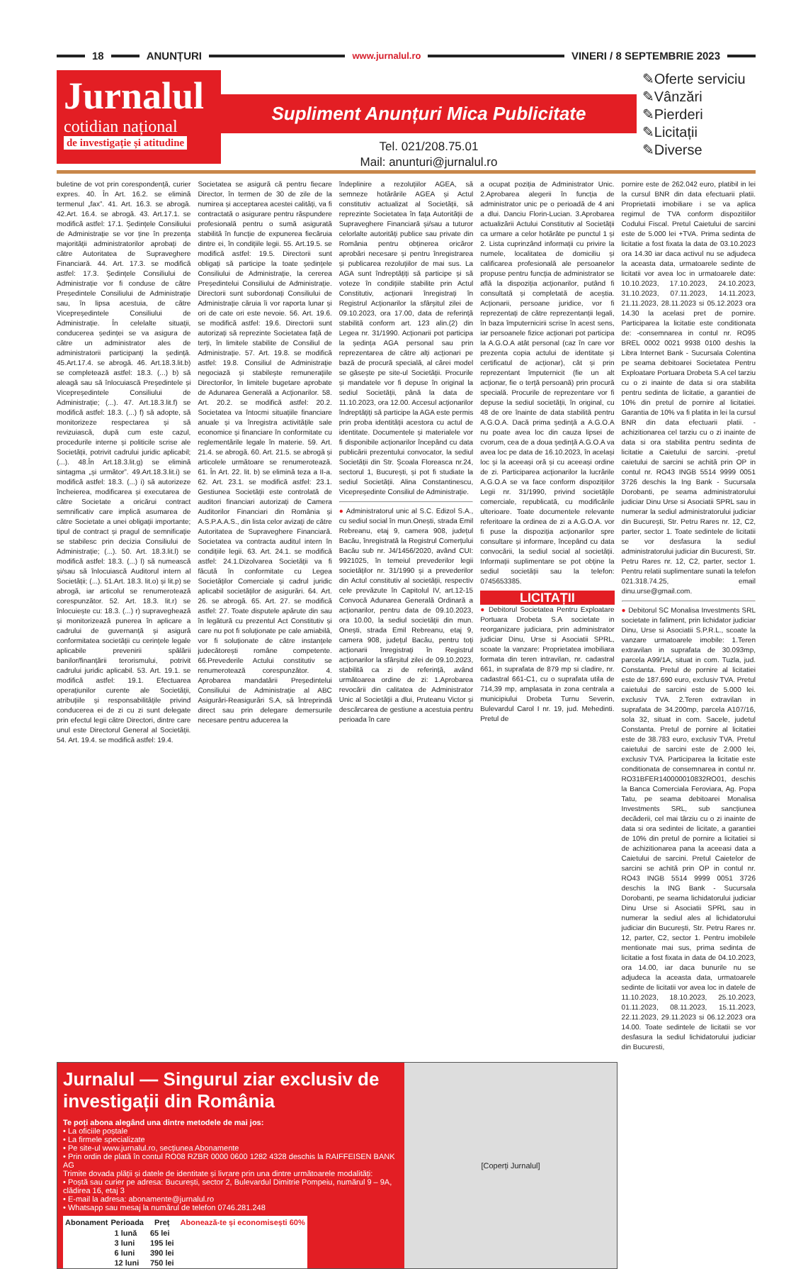18 ANUNȚURI www.jurnalul.ro VINERI / 8 SEPTEMBRIE 2023
Jurnalul
cotidian național
de investigație și atitudine
Supliment Anunțuri Mica Publicitate
Tel. 021/208.75.01
Mail: anunturi@jurnalul.ro
✎Oferte serviciu
✎Vânzări
✎Pierderi
✎Licitații
✎Diverse
buletine de vot prin corespondență, curier expres. 40. În Art. 16.2. se elimină termenul „fax”. 41. Art. 16.3. se abrogă. 42.Art. 16.4. se abrogă. 43. Art.17.1. se modifică astfel: 17.1. Ședințele Consiliului de Administrație se vor ține în prezența majorității administratorilor aprobați de către Autoritatea de Supraveghere Financiară. 44. Art. 17.3. se modifică astfel: 17.3. Ședințele Consiliului de Administrație vor fi conduse de către Președintele Consiliului de Administrație sau, în lipsa acestuia, de către Vicepreședintele Consiliului de Administrație. În celelalte situații, conducerea ședinței se va asigura de către un administrator ales de administratorii participanți la ședință. 45.Art.17.4. se abrogă. 46. Art.18.3.lit.b) se completează astfel: 18.3. (...) b) să aleagă sau să înlocuiască Președintele și Vicepreședintele Consiliului de Administrație; (...). 47. Art.18.3.lit.f) se modifică astfel: 18.3. (...) f) să adopte, să monitorizeze respectarea și să revizuiască, după cum este cazul, procedurile interne și politicile scrise ale Societății, potrivit cadrului juridic aplicabil; (...). 48.În Art.18.3.lit.g) se elimină sintagma „și următor”. 49.Art.18.3.lit.i) se modifică astfel: 18.3. (...) i) să autorizeze încheierea, modificarea și executarea de către Societate a oricărui contract semnificativ care implică asumarea de către Societate a unei obligații importante; tipul de contract și pragul de semnificație se stabilesc prin decizia Consiliului de Administrație; (...). 50. Art. 18.3.lit.l) se modifică astfel: 18.3. (...) l) să numească și/sau să înlocuiască Auditorul intern al Societății; (...). 51.Art. 18.3. lit.o) și lit.p) se abrogă, iar articolul se renumerotează corespunzător. 52. Art. 18.3. lit.r) se înlocuiește cu: 18.3. (...) r) supraveghează și monitorizează punerea în aplicare a cadrului de guvernanță și asigură conformitatea societății cu cerințele legale aplicabile prevenirii spălării banilor/finanțării terorismului, potrivit cadrului juridic aplicabil. 53. Art. 19.1. se modifică astfel: 19.1. Efectuarea operațiunilor curente ale Societății, atribuțiile și responsabilitățile privind conducerea ei de zi cu zi sunt delegate prin efectul legii către Directori, dintre care unul este Directorul General al Societății. 54. Art. 19.4. se modifică astfel: 19.4.
Societatea se asigură că pentru fiecare Director, în termen de 30 de zile de la numirea și acceptarea acestei calități, va fi contractată o asigurare pentru răspundere profesională pentru o sumă asigurată stabilită în funcție de expunerea fiecăruia dintre ei, în condițiile legii. 55. Art.19.5. se modifică astfel: 19.5. Directorii sunt obligați să participe la toate ședințele Consiliului de Administrație, la cererea Președintelui Consiliului de Administrație. Directorii sunt subordonați Consiliului de Administrație căruia îi vor raporta lunar și ori de cate ori este nevoie. 56. Art. 19.6. se modifică astfel: 19.6. Directorii sunt autorizați să reprezinte Societatea față de terți, în limitele stabilite de Consiliul de Administrație. 57. Art. 19.8. se modifică astfel: 19.8. Consiliul de Administrație negociază și stabilește remunerațiile Directorilor, în limitele bugetare aprobate de Adunarea Generală a Acționarilor. 58. Art. 20.2. se modifică astfel: 20.2. Societatea va întocmi situațiile financiare anuale și va înregistra activitățile sale economice și financiare în conformitate cu reglementările legale în materie. 59. Art. 21.4. se abrogă. 60. Art. 21.5. se abrogă și articolele următoare se renumerotează. 61. În Art. 22. lit. b) se elimină teza a II-a. 62. Art. 23.1. se modifică astfel: 23.1. Gestiunea Societății este controlată de auditori financiari autorizați de Camera Auditorilor Financiari din România și A.S.P.A.A.S., din lista celor avizați de către Autoritatea de Supraveghere Financiară. Societatea va contracta auditul intern în condițiile legii. 63. Art. 24.1. se modifică astfel: 24.1.Dizolvarea Societății va fi făcută în conformitate cu Legea Societăților Comerciale și cadrul juridic aplicabil societăților de asigurări. 64. Art. 26. se abrogă. 65. Art. 27. se modifică astfel: 27. Toate disputele apărute din sau în legătură cu prezentul Act Constitutiv și care nu pot fi soluționate pe cale amiabilă, vor fi soluționate de către instanțele judecătorești române competente. 66.Prevederile Actului constitutiv se renumerotează corespunzător. 4. Aprobarea mandatării Președintelui Consiliului de Administrație al ABC Asigurări-Reasigurări S.A, să întreprindă direct sau prin delegare demersurile necesare pentru aducerea la
îndeplinire a rezoluțiilor AGEA, să semneze hotărârile AGEA și Actul constitutiv actualizat al Societății, să reprezinte Societatea în fața Autorității de Supraveghere Financiară și/sau a tuturor celorlalte autorități publice sau private din România pentru obținerea oricăror aprobări necesare și pentru înregistrarea și publicarea rezoluțiilor de mai sus. La AGA sunt îndreptățiți să participe și să voteze în condițiile stabilite prin Actul Constitutiv, acționarii înregistrați în Registrul Acționarilor la sfârșitul zilei de 09.10.2023, ora 17.00, data de referință stabilită conform art. 123 alin.(2) din Legea nr. 31/1990. Acționarii pot participa la ședința AGA personal sau prin reprezentarea de către alți acționari pe bază de procură specială, al cărei model se găsește pe site-ul Societății. Procurile și mandatele vor fi depuse în original la sediul Societății, până la data de 11.10.2023, ora 12.00. Accesul acționarilor îndreptățiți să participe la AGA este permis prin proba identității acestora cu actul de identitate. Documentele și materialele vor fi disponibile acționarilor începând cu data publicării prezentului convocator, la sediul Societății din Str. Școala Floreasca nr.24, sectorul 1, București, și pot fi studiate la sediul Societății. Alina Constantinescu, Vicepreședinte Consiliul de Administrație.
● Administratorul unic al S.C. Edizol S.A., cu sediul social în mun.Onești, strada Emil Rebreanu, etaj 9, camera 908, județul Bacău, înregistrată la Registrul Comerțului Bacău sub nr. J4/1456/2020, având CUI: 9921025, în temeiul prevederilor legii societăților nr. 31/1990 și a prevederilor din Actul constitutiv al societății, respectiv cele prevăzute în Capitolul IV, art.12-15 Convocă Adunarea Generală Ordinară a acționarilor, pentru data de 09.10.2023, ora 10.00, la sediul societății din mun. Onești, strada Emil Rebreanu, etaj 9, camera 908, județul Bacău, pentru toți acționarii înregistrați în Registrul acționarilor la sfârșitul zilei de 09.10.2023, stabilită ca zi de referință, având următoarea ordine de zi: 1.Aprobarea revocării din calitatea de Administrator Unic al Societății a dlui, Pruteanu Victor și descărcarea de gestiune a acestuia pentru perioada în care
a ocupat poziția de Administrator Unic. 2.Aprobarea alegerii în funcția de administrator unic pe o perioadă de 4 ani a dlui. Danciu Florin-Lucian. 3.Aprobarea actualizării Actului Constitutiv al Societății ca urmare a celor hotărâte pe punctul 1 și 2. Lista cuprinzând informații cu privire la numele, localitatea de domiciliu și calificarea profesională ale persoanelor propuse pentru funcția de administrator se află la dispoziția acționarilor, putând fi consultată și completată de aceștia. Acționarii, persoane juridice, vor fi reprezentați de către reprezentanții legali, în baza împuternicirii scrise în acest sens, iar persoanele fizice acționari pot participa la A.G.O.A atât personal (caz în care vor prezenta copia actului de identitate și certificatul de acționar), cât și prin reprezentant împuternicit (fie un alt acționar, fie o terță persoană) prin procură specială. Procurile de reprezentare vor fi depuse la sediul societății, în original, cu 48 de ore înainte de data stabilită pentru A.G.O.A. Dacă prima ședință a A.G.O.A nu poate avea loc din cauza lipsei de cvorum, cea de a doua ședință A.G.O.A va avea loc pe data de 16.10.2023, în același loc și la aceeași oră și cu aceeași ordine de zi. Participarea acționarilor la lucrările A.G.O.A se va face conform dispozițiilor Legii nr. 31/1990, privind societățile comerciale, republicată, cu modificările ulterioare. Toate documentele relevante referitoare la ordinea de zi a A.G.O.A. vor fi puse la dispoziția acționarilor spre consultare și informare, începând cu data convocării, la sediul social al societății. Informații suplimentare se pot obține la sediul societății sau la telefon: 0745653385.
LICITAȚII
● Debitorul Societatea Pentru Exploatare Portuara Drobeta S.A societate in reorganizare judiciara, prin administrator judiciar Dinu, Urse si Asociatii SPRL, scoate la vanzare: Proprietatea imobiliara formata din teren intravilan, nr. cadastral 661, in suprafata de 879 mp si cladire, nr. cadastral 661-C1, cu o suprafata utila de 714,39 mp, amplasata in zona centrala a municipiului Drobeta Turnu Severin, Bulevardul Carol I nr. 19, jud. Mehedinti. Pretul de
pornire este de 262.042 euro, platibil in lei la cursul BNR din data efectuarii platii. Proprietatii imobiliare i se va aplica regimul de TVA conform dispozitiilor Codului Fiscal. Pretul Caietului de sarcini este de 5.000 lei +TVA. Prima sedinta de licitatie a fost fixata la data de 03.10.2023 ora 14.30 iar daca activul nu se adjudeca la aceasta data, urmatoarele sedinte de licitatii vor avea loc in urmatoarele date: 10.10.2023, 17.10.2023, 24.10.2023, 31.10.2023, 07.11.2023, 14.11.2023, 21.11.2023, 28.11.2023 si 05.12.2023 ora 14.30 la acelasi pret de pornire. Participarea la licitatie este conditionata de: -consemnarea in contul nr. RO95 BREL 0002 0021 9938 0100 deshis la Libra Internet Bank - Sucursala Colentina pe seama debitoarei Societatea Pentru Exploatare Portuara Drobeta S.A cel tarziu cu o zi inainte de data si ora stabilita pentru sedinta de licitatie, a garantiei de 10% din pretul de pornire al licitatiei. Garantia de 10% va fi platita in lei la cursul BNR din data efectuarii platii. -achizitionarea cel tarziu cu o zi inainte de data si ora stabilita pentru sedinta de licitatie a Caietului de sarcini. -pretul caietului de sarcini se achită prin OP in contul nr. RO43 INGB 5514 9999 0051 3726 deschis la Ing Bank - Sucursala Dorobanti, pe seama administratorului judiciar Dinu Urse si Asociatii SPRL sau in numerar la sediul administratorului judiciar din București, Str. Petru Rares nr. 12, C2, parter, sector 1. Toate sedintele de licitatii se vor desfasura la sediul administratorului judiciar din Bucuresti, Str. Petru Rares nr. 12, C2, parter, sector 1. Pentru relatii suplimentare sunati la telefon 021.318.74.25, email dinu.urse@gmail.com.
● Debitorul SC Monalisa Investments SRL societate in faliment, prin lichidator judiciar Dinu, Urse si Asociatii S.P.R.L., scoate la vanzare urmatoarele imobile: 1.Teren extravilan in suprafata de 30.093mp, parcela A99/1A, situat in com. Tuzla, jud. Constanta. Pretul de pornire al licitatiei este de 187.690 euro, exclusiv TVA. Pretul caietului de sarcini este de 5.000 lei. exclusiv TVA. 2.Teren extravilan in suprafata de 34.200mp, parcela A107/16, sola 32, situat in com. Sacele, judetul Constanta. Pretul de pornire al licitatiei este de 38.783 euro, exclusiv TVA. Pretul caietului de sarcini este de 2.000 lei, exclusiv TVA. Participarea la licitatie este conditionata de consemnarea in contul nr. RO31BFER140000010832RO01, deschis la Banca Comerciala Feroviara, Ag. Popa Tatu, pe seama debitoarei Monalisa Investments SRL, sub sancțiunea decăderii, cel mai târziu cu o zi inainte de data si ora sedintei de licitate, a garantiei de 10% din pretul de pornire a licitatiei si de achizitionarea pana la aceeasi data a Caietului de sarcini. Pretul Caietelor de sarcini se achită prin OP in contul nr. RO43 INGB 5514 9999 0051 3726 deschis la ING Bank - Sucursala Dorobanti, pe seama lichidatorului judiciar Dinu Urse si Asociatii SPRL sau in numerar la sediul ales al lichidatorului judiciar din București, Str. Petru Rares nr. 12, parter, C2, sector 1. Pentru imobilele mentionate mai sus, prima sedinta de licitatie a fost fixata in data de 04.10.2023, ora 14.00, iar daca bunurile nu se adjudeca la aceasta data, urmatoarele sedinte de licitatii vor avea loc in datele de 11.10.2023, 18.10.2023, 25.10.2023, 01.11.2023, 08.11.2023, 15.11.2023, 22.11.2023, 29.11.2023 si 06.12.2023 ora 14.00. Toate sedintele de licitatii se vor desfasura la sediul lichidatorului judiciar din Bucuresti,
Jurnalul — Singurul ziar exclusiv de investigații din România
Te poți abona alegând una dintre metodele de mai jos:
• La oficiile poștale
• La firmele specializate
• Pe site-ul www.jurnalul.ro, secțiunea Abonamente
• Prin ordin de plată în contul RO08 RZBR 0000 0600 1282 4328 deschis la RAIFFEISEN BANK AG
Trimite dovada plății și datele de identitate și livrare prin una dintre următoarele modalități:
• Poștă sau curier pe adresa: București, sector 2, Bulevardul Dimitrie Pompeiu, numărul 9 – 9A, clădirea 16, etaj 3
• E-mail la adresa: abonamente@jurnalul.ro
• Whatsapp sau mesaj la numărul de telefon 0746.281.248
| Abonament | Perioada | Preț | Abonează-te și economisești 60% |
| --- | --- | --- | --- |
| | 1 lună | 65 lei | |
| | 3 luni | 195 lei | |
| | 6 luni | 390 lei | |
| | 12 luni | 750 lei | |
[Coperți Jurnalul]